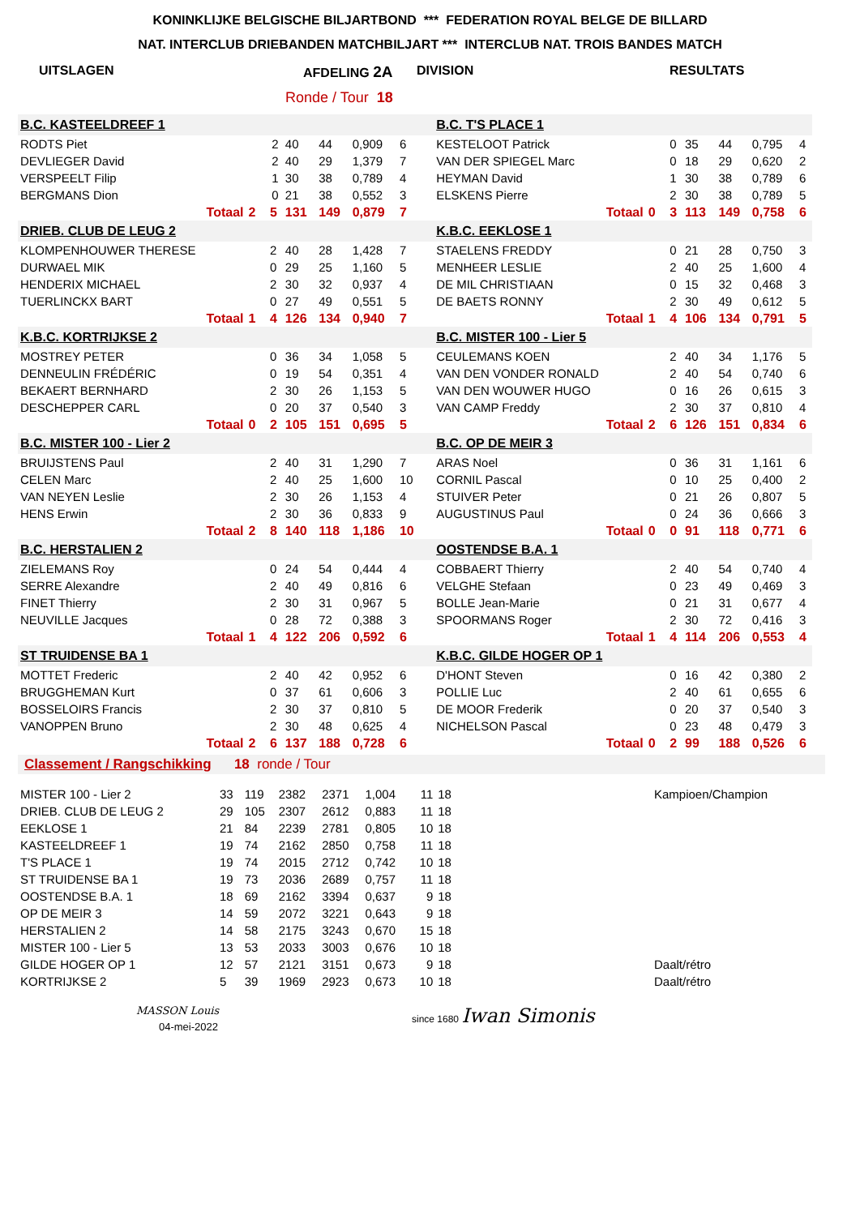KONINKLIJKE BELGISCHE BILJARTBOND *** FEDERATION ROYAL BELGE DE BILLARD
NAT. INTERCLUB DRIEBANDEN MATCHBILJART *** INTERCLUB NAT. TROIS BANDES MATCH
UITSLAGEN AFDELING 2A DIVISION RESULTATS
Ronde / Tour 18
| B.C. KASTEELDREEF 1 | | | | | | | | | | B.C. T'S PLACE 1 | | | | | | | |
| RODTS Piet | | | 2 | 40 | 44 | 0,909 | 6 | | | KESTELOOT Patrick | | | 0 | 35 | 44 | 0,795 | 4 |
| DEVLIEGER David | | | 2 | 40 | 29 | 1,379 | 7 | | | VAN DER SPIEGEL Marc | | | 0 | 18 | 29 | 0,620 | 2 |
| VERSPEELT Filip | | | 1 | 30 | 38 | 0,789 | 4 | | | HEYMAN David | | | 1 | 30 | 38 | 0,789 | 6 |
| BERGMANS Dion | | | 0 | 21 | 38 | 0,552 | 3 | | | ELSKENS Pierre | | | 2 | 30 | 38 | 0,789 | 5 |
| Totaal | 2 | | 5 | 131 | 149 | 0,879 | 7 | | | Totaal | 0 | | 3 | 113 | 149 | 0,758 | 6 |
| DRIEB. CLUB DE LEUG 2 | | | | | | | | | | K.B.C. EEKLOSE 1 | | | | | | | |
| KLOMPENHOUWER THERESE | | | 2 | 40 | 28 | 1,428 | 7 | | | STAELENS FREDDY | | | 0 | 21 | 28 | 0,750 | 3 |
| DURWAEL MIK | | | 0 | 29 | 25 | 1,160 | 5 | | | MENHEER LESLIE | | | 2 | 40 | 25 | 1,600 | 4 |
| HENDERIX MICHAEL | | | 2 | 30 | 32 | 0,937 | 4 | | | DE MIL CHRISTIAAN | | | 0 | 15 | 32 | 0,468 | 3 |
| TUERLINCKX BART | | | 0 | 27 | 49 | 0,551 | 5 | | | DE BAETS RONNY | | | 2 | 30 | 49 | 0,612 | 5 |
| Totaal | 1 | | 4 | 126 | 134 | 0,940 | 7 | | | Totaal | 1 | | 4 | 106 | 134 | 0,791 | 5 |
| K.B.C. KORTRIJKSE 2 | | | | | | | | | | B.C. MISTER 100 - Lier 5 | | | | | | | |
| MOSTREY PETER | | | 0 | 36 | 34 | 1,058 | 5 | | | CEULEMANS KOEN | | | 2 | 40 | 34 | 1,176 | 5 |
| DENNEULIN FRÉDÉRIC | | | 0 | 19 | 54 | 0,351 | 4 | | | VAN DEN VONDER RONALD | | | 2 | 40 | 54 | 0,740 | 6 |
| BEKAERT BERNHARD | | | 2 | 30 | 26 | 1,153 | 5 | | | VAN DEN WOUWER HUGO | | | 0 | 16 | 26 | 0,615 | 3 |
| DESCHEPPER CARL | | | 0 | 20 | 37 | 0,540 | 3 | | | VAN CAMP Freddy | | | 2 | 30 | 37 | 0,810 | 4 |
| Totaal | 0 | | 2 | 105 | 151 | 0,695 | 5 | | | Totaal | 2 | | 6 | 126 | 151 | 0,834 | 6 |
| B.C. MISTER 100 - Lier 2 | | | | | | | | | | B.C. OP DE MEIR 3 | | | | | | | |
| BRUIJSTENS Paul | | | 2 | 40 | 31 | 1,290 | 7 | | | ARAS Noel | | | 0 | 36 | 31 | 1,161 | 6 |
| CELEN Marc | | | 2 | 40 | 25 | 1,600 | 10 | | | CORNIL Pascal | | | 0 | 10 | 25 | 0,400 | 2 |
| VAN NEYEN Leslie | | | 2 | 30 | 26 | 1,153 | 4 | | | STUIVER Peter | | | 0 | 21 | 26 | 0,807 | 5 |
| HENS Erwin | | | 2 | 30 | 36 | 0,833 | 9 | | | AUGUSTINUS Paul | | | 0 | 24 | 36 | 0,666 | 3 |
| Totaal | 2 | | 8 | 140 | 118 | 1,186 | 10 | | | Totaal | 0 | | 0 | 91 | 118 | 0,771 | 6 |
| B.C. HERSTALIEN 2 | | | | | | | | | | OOSTENDSE B.A. 1 | | | | | | | |
| ZIELEMANS Roy | | | 0 | 24 | 54 | 0,444 | 4 | | | COBBAERT Thierry | | | 2 | 40 | 54 | 0,740 | 4 |
| SERRE Alexandre | | | 2 | 40 | 49 | 0,816 | 6 | | | VELGHE Stefaan | | | 0 | 23 | 49 | 0,469 | 3 |
| FINET Thierry | | | 2 | 30 | 31 | 0,967 | 5 | | | BOLLE Jean-Marie | | | 0 | 21 | 31 | 0,677 | 4 |
| NEUVILLE Jacques | | | 0 | 28 | 72 | 0,388 | 3 | | | SPOORMANS Roger | | | 2 | 30 | 72 | 0,416 | 3 |
| Totaal | 1 | | 4 | 122 | 206 | 0,592 | 6 | | | Totaal | 1 | | 4 | 114 | 206 | 0,553 | 4 |
| ST TRUIDENSE BA 1 | | | | | | | | | | K.B.C. GILDE HOGER OP 1 | | | | | | | |
| MOTTET Frederic | | | 2 | 40 | 42 | 0,952 | 6 | | | D'HONT Steven | | | 0 | 16 | 42 | 0,380 | 2 |
| BRUGGHEMAN Kurt | | | 0 | 37 | 61 | 0,606 | 3 | | | POLLIE Luc | | | 2 | 40 | 61 | 0,655 | 6 |
| BOSSELOIRS Francis | | | 2 | 30 | 37 | 0,810 | 5 | | | DE MOOR Frederik | | | 0 | 20 | 37 | 0,540 | 3 |
| VANOPPEN Bruno | | | 2 | 30 | 48 | 0,625 | 4 | | | NICHELSON Pascal | | | 0 | 23 | 48 | 0,479 | 3 |
| Totaal | 2 | | 6 | 137 | 188 | 0,728 | 6 | | | Totaal | 0 | | 2 | 99 | 188 | 0,526 | 6 |
Classement / Rangschikking 18 ronde / Tour
| MISTER 100 - Lier 2 | 33 | 119 | 2382 | 2371 | 1,004 | 11 | 18 | | Kampioen/Champion |
| DRIEB. CLUB DE LEUG 2 | 29 | 105 | 2307 | 2612 | 0,883 | 11 | 18 | | |
| EEKLOSE 1 | 21 | 84 | 2239 | 2781 | 0,805 | 10 | 18 | | |
| KASTEELDREEF 1 | 19 | 74 | 2162 | 2850 | 0,758 | 11 | 18 | | |
| T'S PLACE 1 | 19 | 74 | 2015 | 2712 | 0,742 | 10 | 18 | | |
| ST TRUIDENSE BA 1 | 19 | 73 | 2036 | 2689 | 0,757 | 11 | 18 | | |
| OOSTENDSE B.A. 1 | 18 | 69 | 2162 | 3394 | 0,637 | 9 | 18 | | |
| OP DE MEIR 3 | 14 | 59 | 2072 | 3221 | 0,643 | 9 | 18 | | |
| HERSTALIEN 2 | 14 | 58 | 2175 | 3243 | 0,670 | 15 | 18 | | |
| MISTER 100 - Lier 5 | 13 | 53 | 2033 | 3003 | 0,676 | 10 | 18 | | |
| GILDE HOGER OP 1 | 12 | 57 | 2121 | 3151 | 0,673 | 9 | 18 | | Daalt/rétro |
| KORTRIJKSE 2 | 5 | 39 | 1969 | 2923 | 0,673 | 10 | 18 | | Daalt/rétro |
MASSON Louis
04-mei-2022
since 1680 Iwan Simonis